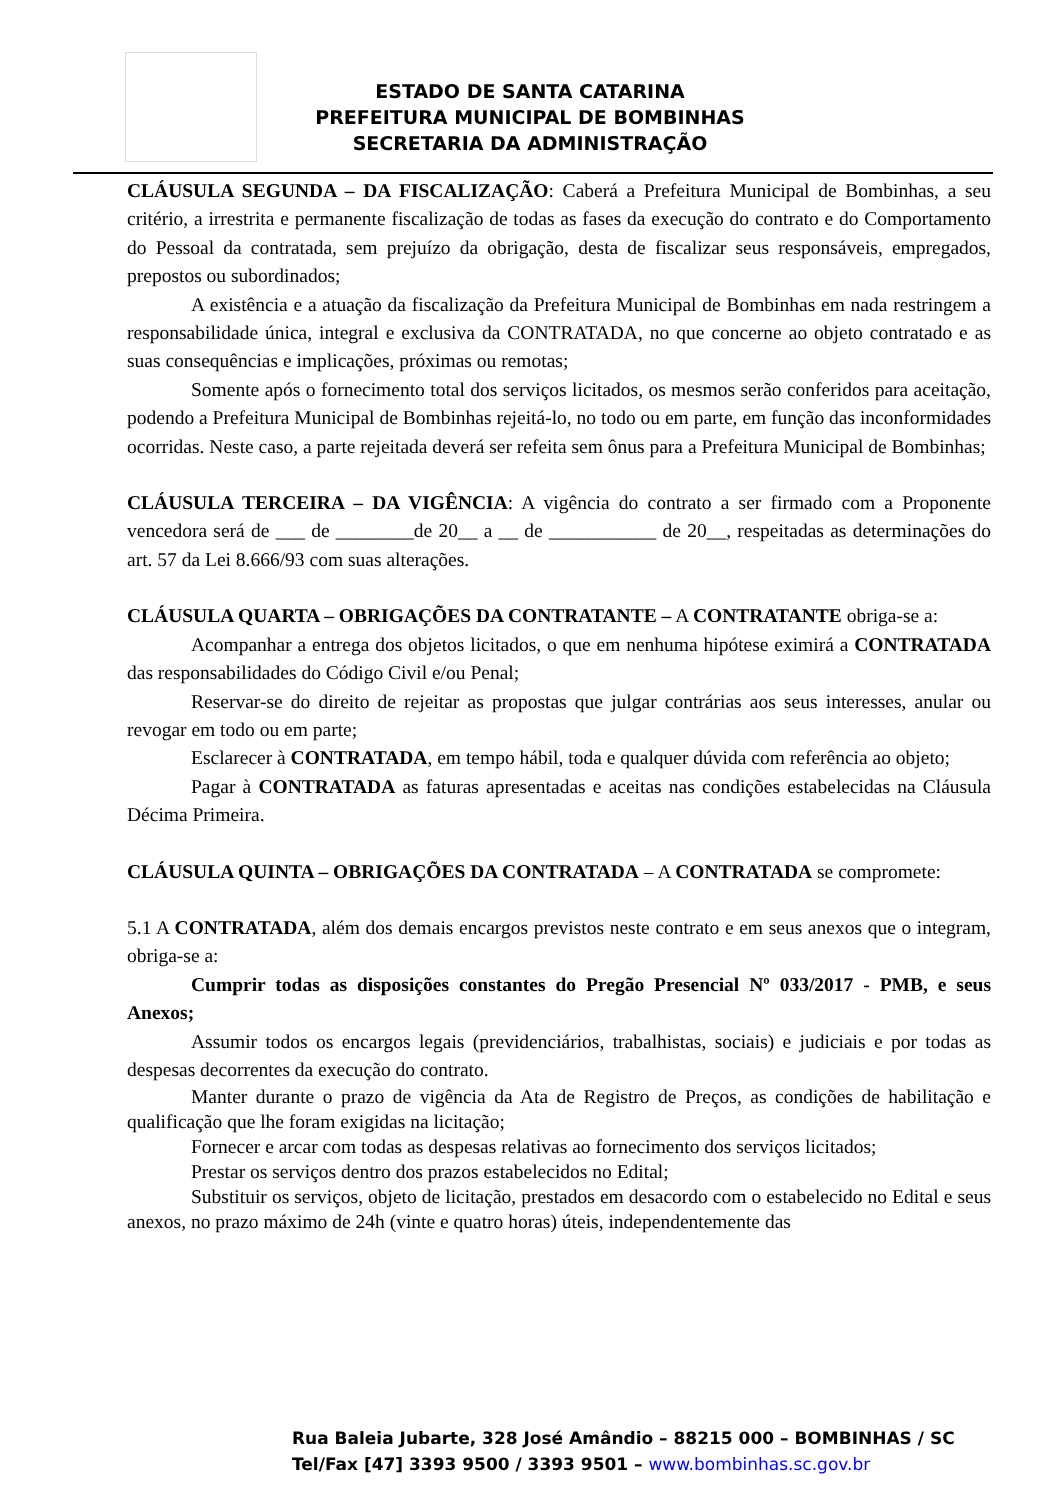ESTADO DE SANTA CATARINA
PREFEITURA MUNICIPAL DE BOMBINHAS
SECRETARIA DA ADMINISTRAÇÃO
CLÁUSULA SEGUNDA – DA FISCALIZAÇÃO: Caberá a Prefeitura Municipal de Bombinhas, a seu critério, a irrestrita e permanente fiscalização de todas as fases da execução do contrato e do Comportamento do Pessoal da contratada, sem prejuízo da obrigação, desta de fiscalizar seus responsáveis, empregados, prepostos ou subordinados;
A existência e a atuação da fiscalização da Prefeitura Municipal de Bombinhas em nada restringem a responsabilidade única, integral e exclusiva da CONTRATADA, no que concerne ao objeto contratado e as suas consequências e implicações, próximas ou remotas;
Somente após o fornecimento total dos serviços licitados, os mesmos serão conferidos para aceitação, podendo a Prefeitura Municipal de Bombinhas rejeitá-lo, no todo ou em parte, em função das inconformidades ocorridas. Neste caso, a parte rejeitada deverá ser refeita sem ônus para a Prefeitura Municipal de Bombinhas;
CLÁUSULA TERCEIRA – DA VIGÊNCIA: A vigência do contrato a ser firmado com a Proponente vencedora será de ___ de ________de 20__ a __ de ___________ de 20__, respeitadas as determinações do art. 57 da Lei 8.666/93 com suas alterações.
CLÁUSULA QUARTA – OBRIGAÇÕES DA CONTRATANTE – A CONTRATANTE obriga-se a:
Acompanhar a entrega dos objetos licitados, o que em nenhuma hipótese eximirá a CONTRATADA das responsabilidades do Código Civil e/ou Penal;
Reservar-se do direito de rejeitar as propostas que julgar contrárias aos seus interesses, anular ou revogar em todo ou em parte;
Esclarecer à CONTRATADA, em tempo hábil, toda e qualquer dúvida com referência ao objeto;
Pagar à CONTRATADA as faturas apresentadas e aceitas nas condições estabelecidas na Cláusula Décima Primeira.
CLÁUSULA QUINTA – OBRIGAÇÕES DA CONTRATADA – A CONTRATADA se compromete:
5.1 A CONTRATADA, além dos demais encargos previstos neste contrato e em seus anexos que o integram, obriga-se a:
Cumprir todas as disposições constantes do Pregão Presencial Nº 033/2017 - PMB, e seus Anexos;
Assumir todos os encargos legais (previdenciários, trabalhistas, sociais) e judiciais e por todas as despesas decorrentes da execução do contrato.
Manter durante o prazo de vigência da Ata de Registro de Preços, as condições de habilitação e qualificação que lhe foram exigidas na licitação;
Fornecer e arcar com todas as despesas relativas ao fornecimento dos serviços licitados;
Prestar os serviços dentro dos prazos estabelecidos no Edital;
Substituir os serviços, objeto de licitação, prestados em desacordo com o estabelecido no Edital e seus anexos, no prazo máximo de 24h (vinte e quatro horas) úteis, independentemente das
Rua Baleia Jubarte, 328 José Amândio – 88215 000 – BOMBINHAS / SC
Tel/Fax [47] 3393 9500 / 3393 9501 – www.bombinhas.sc.gov.br